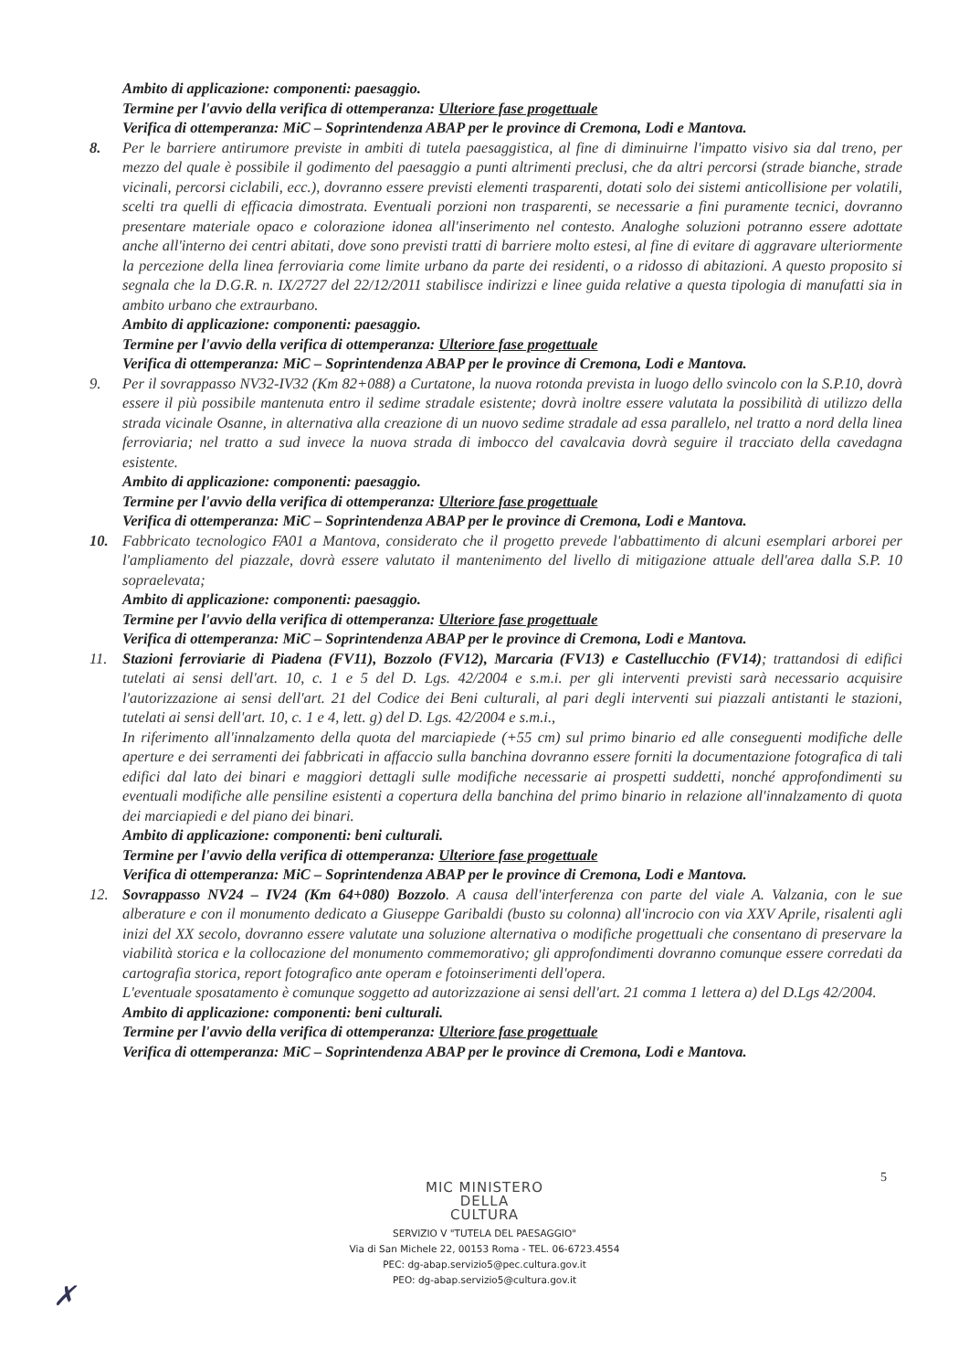Ambito di applicazione: componenti: paesaggio.
Termine per l'avvio della verifica di ottemperanza: Ulteriore fase progettuale
Verifica di ottemperanza: MiC – Soprintendenza ABAP per le province di Cremona, Lodi e Mantova.
8. Per le barriere antirumore previste in ambiti di tutela paesaggistica, al fine di diminuirne l'impatto visivo sia dal treno, per mezzo del quale è possibile il godimento del paesaggio a punti altrimenti preclusi, che da altri percorsi (strade bianche, strade vicinali, percorsi ciclabili, ecc.), dovranno essere previsti elementi trasparenti, dotati solo dei sistemi anticollisione per volatili, scelti tra quelli di efficacia dimostrata. Eventuali porzioni non trasparenti, se necessarie a fini puramente tecnici, dovranno presentare materiale opaco e colorazione idonea all'inserimento nel contesto. Analoghe soluzioni potranno essere adottate anche all'interno dei centri abitati, dove sono previsti tratti di barriere molto estesi, al fine di evitare di aggravare ulteriormente la percezione della linea ferroviaria come limite urbano da parte dei residenti, o a ridosso di abitazioni. A questo proposito si segnala che la D.G.R. n. IX/2727 del 22/12/2011 stabilisce indirizzi e linee guida relative a questa tipologia di manufatti sia in ambito urbano che extraurbano.
Ambito di applicazione: componenti: paesaggio.
Termine per l'avvio della verifica di ottemperanza: Ulteriore fase progettuale
Verifica di ottemperanza: MiC – Soprintendenza ABAP per le province di Cremona, Lodi e Mantova.
9. Per il sovrappasso NV32-IV32 (Km 82+088) a Curtatone, la nuova rotonda prevista in luogo dello svincolo con la S.P.10, dovrà essere il più possibile mantenuta entro il sedime stradale esistente; dovrà inoltre essere valutata la possibilità di utilizzo della strada vicinale Osanne, in alternativa alla creazione di un nuovo sedime stradale ad essa parallelo, nel tratto a nord della linea ferroviaria; nel tratto a sud invece la nuova strada di imbocco del cavalcavia dovrà seguire il tracciato della cavedagna esistente.
Ambito di applicazione: componenti: paesaggio.
Termine per l'avvio della verifica di ottemperanza: Ulteriore fase progettuale
Verifica di ottemperanza: MiC – Soprintendenza ABAP per le province di Cremona, Lodi e Mantova.
10. Fabbricato tecnologico FA01 a Mantova, considerato che il progetto prevede l'abbattimento di alcuni esemplari arborei per l'ampliamento del piazzale, dovrà essere valutato il mantenimento del livello di mitigazione attuale dell'area dalla S.P. 10 sopraelevata;
Ambito di applicazione: componenti: paesaggio.
Termine per l'avvio della verifica di ottemperanza: Ulteriore fase progettuale
Verifica di ottemperanza: MiC – Soprintendenza ABAP per le province di Cremona, Lodi e Mantova.
11. Stazioni ferroviarie di Piadena (FV11), Bozzolo (FV12), Marcaria (FV13) e Castellucchio (FV14); trattandosi di edifici tutelati ai sensi dell'art. 10, c. 1 e 5 del D. Lgs. 42/2004 e s.m.i. per gli interventi previsti sarà necessario acquisire l'autorizzazione ai sensi dell'art. 21 del Codice dei Beni culturali, al pari degli interventi sui piazzali antistanti le stazioni, tutelati ai sensi dell'art. 10, c. 1 e 4, lett. g) del D. Lgs. 42/2004 e s.m.i.,
In riferimento all'innalzamento della quota del marciapiede (+55 cm) sul primo binario ed alle conseguenti modifiche delle aperture e dei serramenti dei fabbricati in affaccio sulla banchina dovranno essere forniti la documentazione fotografica di tali edifici dal lato dei binari e maggiori dettagli sulle modifiche necessarie ai prospetti suddetti, nonché approfondimenti su eventuali modifiche alle pensiline esistenti a copertura della banchina del primo binario in relazione all'innalzamento di quota dei marciapiedi e del piano dei binari.
Ambito di applicazione: componenti: beni culturali.
Termine per l'avvio della verifica di ottemperanza: Ulteriore fase progettuale
Verifica di ottemperanza: MiC – Soprintendenza ABAP per le province di Cremona, Lodi e Mantova.
12. Sovrappasso NV24 – IV24 (Km 64+080) Bozzolo. A causa dell'interferenza con parte del viale A. Valzania, con le sue alberature e con il monumento dedicato a Giuseppe Garibaldi (busto su colonna) all'incrocio con via XXV Aprile, risalenti agli inizi del XX secolo, dovranno essere valutate una soluzione alternativa o modifiche progettuali che consentano di preservare la viabilità storica e la collocazione del monumento commemorativo; gli approfondimenti dovranno comunque essere corredati da cartografia storica, report fotografico ante operam e fotoinserimenti dell'opera.
L'eventuale sposatamento è comunque soggetto ad autorizzazione ai sensi dell'art. 21 comma 1 lettera a) del D.Lgs 42/2004.
Ambito di applicazione: componenti: beni culturali.
Termine per l'avvio della verifica di ottemperanza: Ulteriore fase progettuale
Verifica di ottemperanza: MiC – Soprintendenza ABAP per le province di Cremona, Lodi e Mantova.
5
MIC MINISTERO
DELLA
CULTURA
SERVIZIO V "TUTELA DEL PAESAGGIO"
Via di San Michele 22, 00153 Roma - TEL. 06-6723.4554
PEC: dg-abap.servizio5@pec.cultura.gov.it
PEO: dg-abap.servizio5@cultura.gov.it
✗